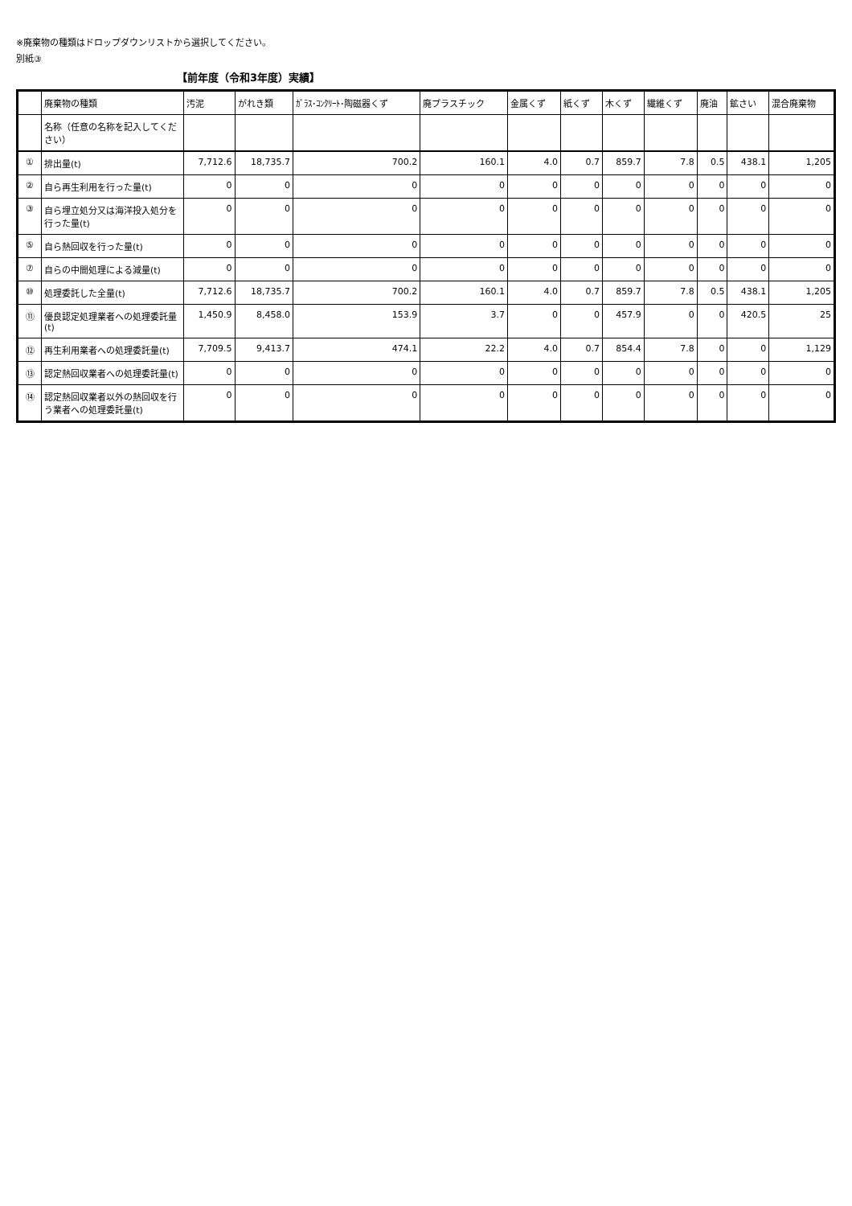※廃棄物の種類はドロップダウンリストから選択してください。
別紙③
【前年度（令和3年度）実績】
| | 廃棄物の種類 | 汚泥 | がれき類 | ｶﾞﾗｽ･ｺﾝｸﾘｰﾄ･陶磁器くず | 廃プラスチック | 金属くず | 紙くず | 木くず | 繊維くず | 廃油 | 鉱さい | 混合廃棄物 |
| --- | --- | --- | --- | --- | --- | --- | --- | --- | --- | --- | --- | --- |
| | 名称（任意の名称を記入してください） | | | | | | | | | | | |
| ① | 排出量(t) | 7,712.6 | 18,735.7 | 700.2 | 160.1 | 4.0 | 0.7 | 859.7 | 7.8 | 0.5 | 438.1 | 1,205 |
| ② | 自ら再生利用を行った量(t) | 0 | 0 | 0 | 0 | 0 | 0 | 0 | 0 | 0 | 0 | 0 |
| ③ | 自ら埋立処分又は海洋投入処分を行った量(t) | 0 | 0 | 0 | 0 | 0 | 0 | 0 | 0 | 0 | 0 | 0 |
| ⑤ | 自ら熱回収を行った量(t) | 0 | 0 | 0 | 0 | 0 | 0 | 0 | 0 | 0 | 0 | 0 |
| ⑦ | 自らの中間処理による減量(t) | 0 | 0 | 0 | 0 | 0 | 0 | 0 | 0 | 0 | 0 | 0 |
| ⑩ | 処理委託した全量(t) | 7,712.6 | 18,735.7 | 700.2 | 160.1 | 4.0 | 0.7 | 859.7 | 7.8 | 0.5 | 438.1 | 1,205 |
| ⑪ | 優良認定処理業者への処理委託量(t) | 1,450.9 | 8,458.0 | 153.9 | 3.7 | 0 | 0 | 457.9 | 0 | 0 | 420.5 | 25 |
| ⑫ | 再生利用業者への処理委託量(t) | 7,709.5 | 9,413.7 | 474.1 | 22.2 | 4.0 | 0.7 | 854.4 | 7.8 | 0 | 0 | 1,129 |
| ⑬ | 認定熱回収業者への処理委託量(t) | 0 | 0 | 0 | 0 | 0 | 0 | 0 | 0 | 0 | 0 | 0 |
| ⑭ | 認定熱回収業者以外の熱回収を行う業者への処理委託量(t) | 0 | 0 | 0 | 0 | 0 | 0 | 0 | 0 | 0 | 0 | 0 |